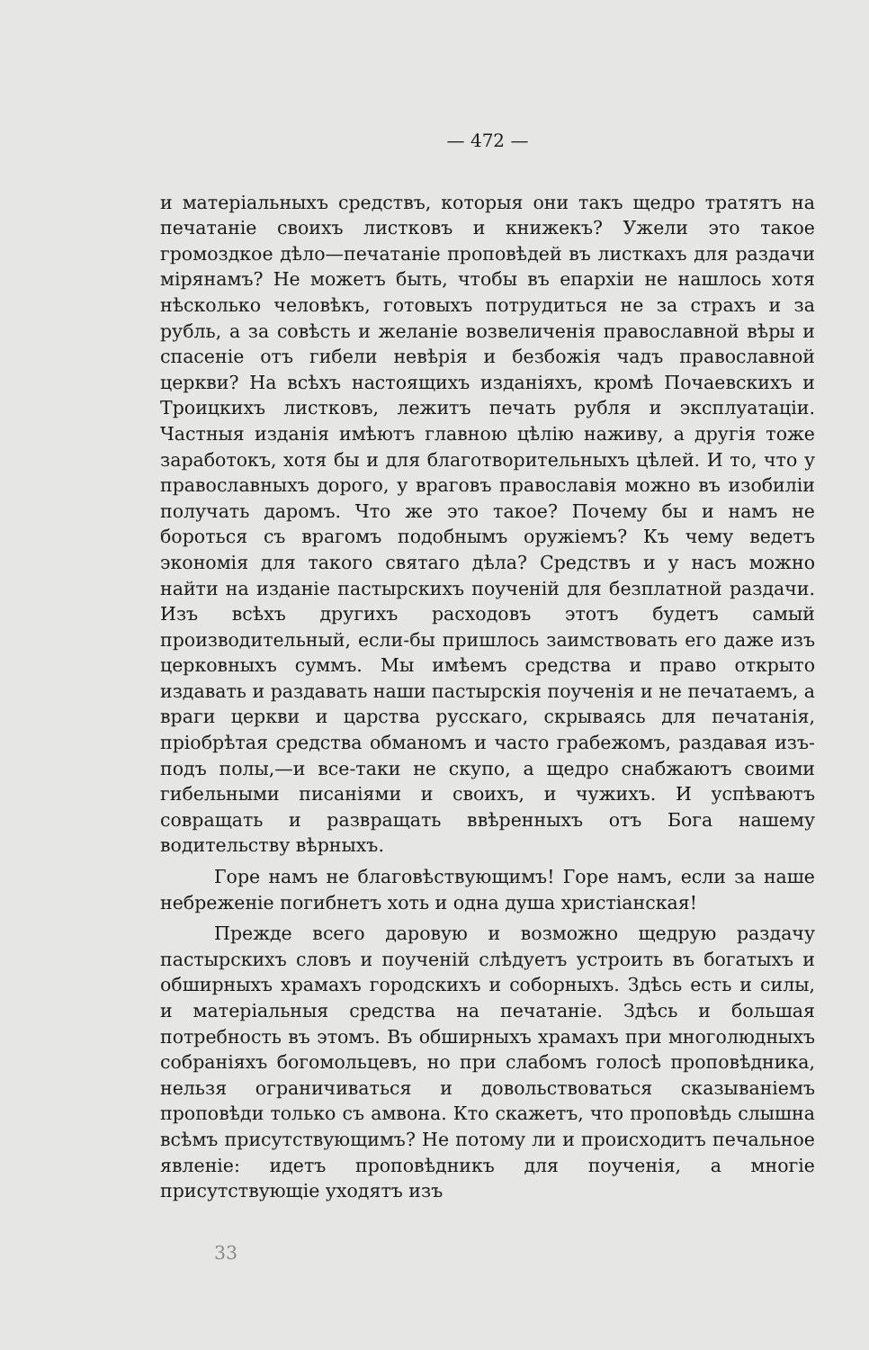— 472 —
и матеріальныхъ средствъ, которыя они такъ щедро тратятъ на печатаніе своихъ листковъ и книжекъ? Ужели это такое громоздкое дѣло—печатаніе проповѣдей въ листкахъ для раздачи мірянамъ? Не можетъ быть, чтобы въ епархіи не нашлось хотя нѣсколько человѣкъ, готовыхъ потрудиться не за страхъ и за рубль, а за совѣсть и желаніе возвеличенія православной вѣры и спасеніе отъ гибели невѣрія и безбожія чадъ православной церкви? На всѣхъ настоящихъ изданіяхъ, кромѣ Почаевскихъ и Троицкихъ листковъ, лежитъ печать рубля и эксплуатаціи. Частныя изданія имѣютъ главною цѣлію наживу, а другія тоже заработокъ, хотя бы и для благотворительныхъ цѣлей. И то, что у православныхъ дорого, у враговъ православія можно въ изобиліи получать даромъ. Что же это такое? Почему бы и намъ не бороться съ врагомъ подобнымъ оружіемъ? Къ чему ведетъ экономія для такого святаго дѣла? Средствъ и у насъ можно найти на изданіе пастырскихъ поученій для безплатной раздачи. Изъ всѣхъ другихъ расходовъ этотъ будетъ самый производительный, если-бы пришлось заимствовать его даже изъ церковныхъ суммъ. Мы имѣемъ средства и право открыто издавать и раздавать наши пастырскія поученія и не печатаемъ, а враги церкви и царства русскаго, скрываясь для печатанія, пріобрѣтая средства обманомъ и часто грабежомъ, раздавая изъ-подъ полы,—и все-таки не скупо, а щедро снабжаютъ своими гибельными писаніями и своихъ, и чужихъ. И успѣваютъ совращать и развращать ввѣренныхъ отъ Бога нашему водительству вѣрныхъ.
Горе намъ не благовѣствующимъ! Горе намъ, если за наше небреженіе погибнетъ хоть и одна душа христіанская!
Прежде всего даровую и возможно щедрую раздачу пастырскихъ словъ и поученій слѣдуетъ устроить въ богатыхъ и обширныхъ храмахъ городскихъ и соборныхъ. Здѣсь есть и силы, и матеріальныя средства на печатаніе. Здѣсь и большая потребность въ этомъ. Въ обширныхъ храмахъ при многолюдныхъ собраніяхъ богомольцевъ, но при слабомъ голосѣ проповѣдника, нельзя ограничиваться и довольствоваться сказываніемъ проповѣди только съ амвона. Кто скажетъ, что проповѣдь слышна всѣмъ присутствующимъ? Не потому ли и происходитъ печальное явленіе: идетъ проповѣдникъ для поученія, а многіе присутствующіе уходятъ изъ
33